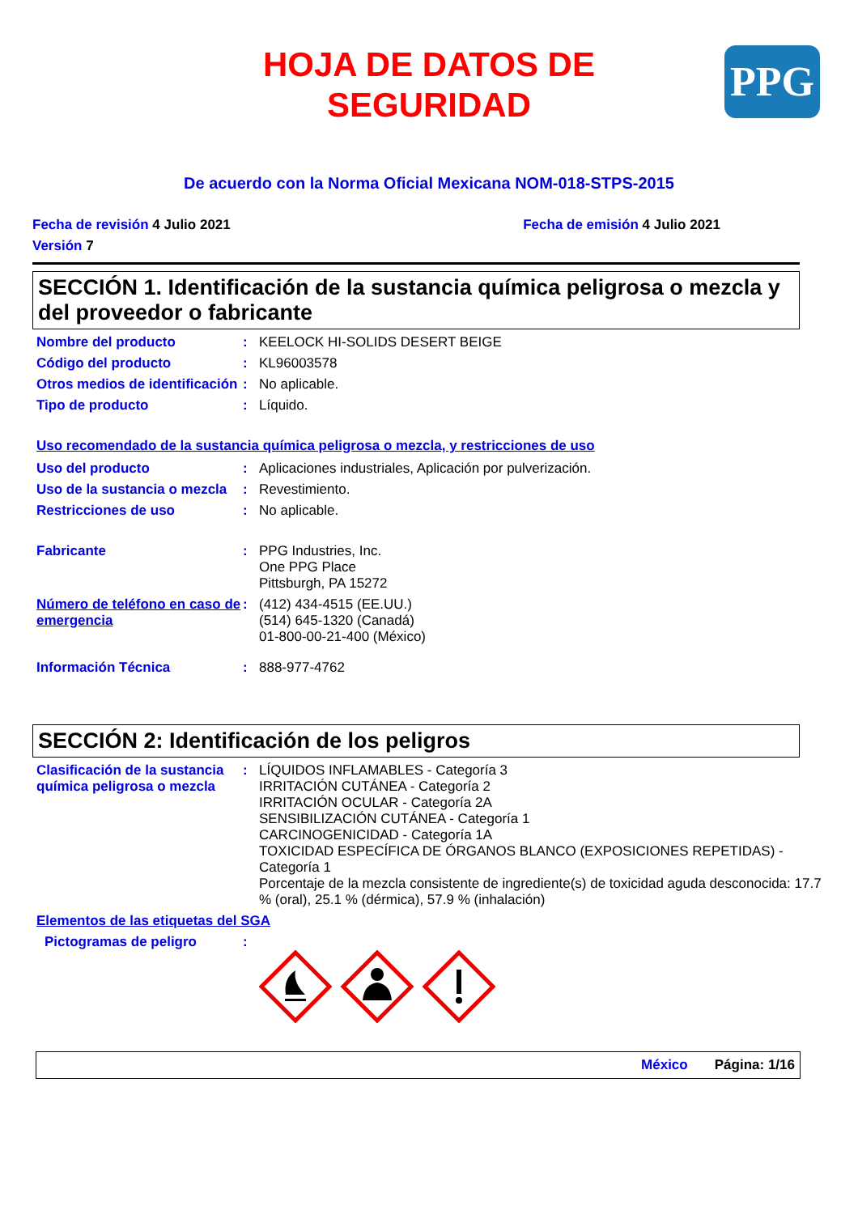PPG
HOJA DE DATOS DE
SEGURIDAD
De acuerdo con la Norma Oficial Mexicana NOM-018-STPS-2015
Fecha de revisión 4 Julio 2021 Fecha de emisión 4 Julio 2021
Versión 7
SECCIÓN 1. Identificación de la sustancia química peligrosa o mezcla y del proveedor o fabricante
Nombre del producto : KEELOCK HI-SOLIDS DESERT BEIGE
Código del producto : KL96003578
Otros medios de identificación
: No aplicable.
Tipo de producto : Líquido.
Uso recomendado de la sustancia química peligrosa o mezcla, y restricciones de uso
Uso del producto : Aplicaciones industriales, Aplicación por pulverización.
Uso de la sustancia o mezcla
: Revestimiento.
Restricciones de uso : No aplicable.
Fabricante : PPG Industries, Inc.
One PPG Place
Pittsburgh, PA 15272
Número de teléfono en caso de emergencia
: (412) 434-4515 (EE.UU.)
(514) 645-1320 (Canadá)
01-800-00-21-400 (México)
Información Técnica : 888-977-4762
SECCIÓN 2: Identificación de los peligros
Clasificación de la sustancia química peligrosa o mezcla
: LÍQUIDOS INFLAMABLES - Categoría 3
IRRITACIÓN CUTÁNEA - Categoría 2
IRRITACIÓN OCULAR - Categoría 2A
SENSIBILIZACIÓN CUTÁNEA - Categoría 1
CARCINOGENICIDAD - Categoría 1A
TOXICIDAD ESPECÍFICA DE ÓRGANOS BLANCO (EXPOSICIONES REPETIDAS) - Categoría 1
Porcentaje de la mezcla consistente de ingrediente(s) de toxicidad aguda desconocida: 17.7 % (oral), 25.1 % (dérmica), 57.9 % (inhalación)
Elementos de las etiquetas del SGA
Pictogramas de peligro :
México Página: 1/16